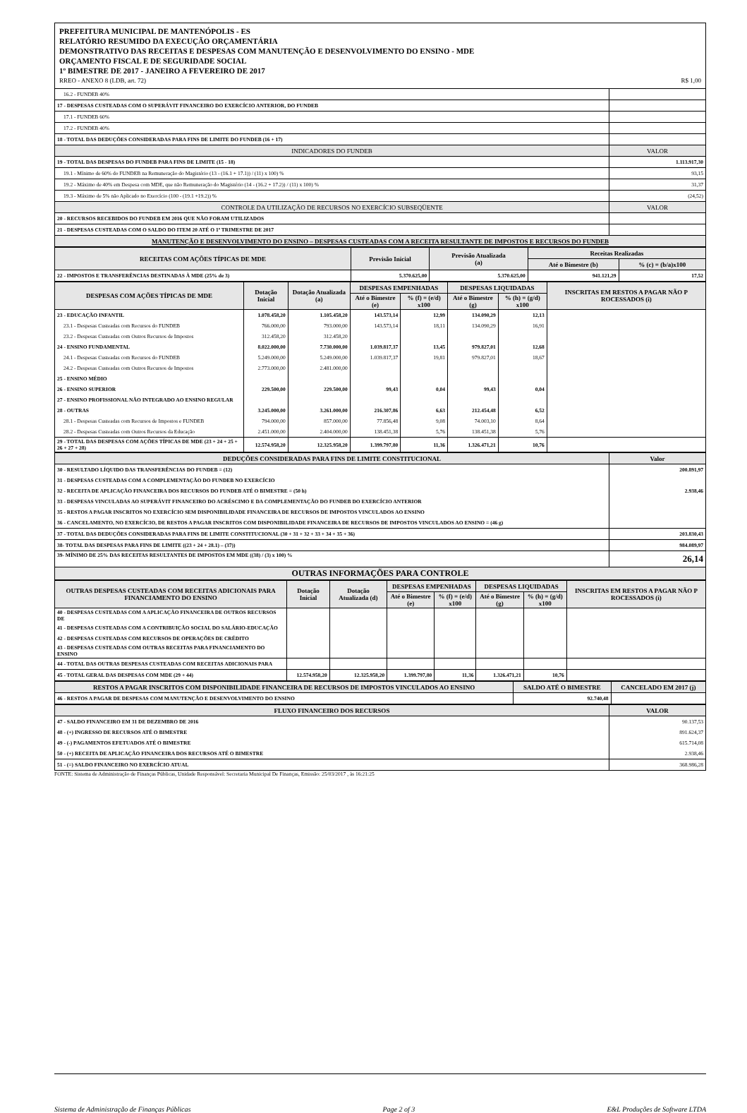PREFEITURA MUNICIPAL DE MANTENÓPOLIS - ES
RELATÓRIO RESUMIDO DA EXECUÇÃO ORÇAMENTÁRIA
DEMONSTRATIVO DAS RECEITAS E DESPESAS COM MANUTENÇÃO E DESENVOLVIMENTO DO ENSINO - MDE
ORÇAMENTO FISCAL E DE SEGURIDADE SOCIAL
1º BIMESTRE DE 2017 - JANEIRO A FEVEREIRO DE 2017
RREO - ANEXO 8 (LDB, art. 72) R$ 1,00
| 16.2 - FUNDEB 40% | |
| 17 - DESPESAS CUSTEADAS COM O SUPERÁVIT FINANCEIRO DO EXERCÍCIO ANTERIOR, DO FUNDEB | |
| 17.1 - FUNDEB 60% | |
| 17.2 - FUNDEB 40% | |
| 18 - TOTAL DAS DEDUÇÕES CONSIDERADAS PARA FINS DE LIMITE DO FUNDEB (16 + 17) | |
| INDICADORES DO FUNDEB | VALOR |
| 19 - TOTAL DAS DESPESAS DO FUNDEB PARA FINS DE LIMITE (15 - 18) | 1.113.917,30 |
| 19.1 - Mínimo de 60% do FUNDEB na Remuneração do Magistério (13 - (16.1 + 17.1)) / (11) x 100) % | 93,15 |
| 19.2 - Máximo de 40% em Despesa com MDE, que não Remuneração do Magistério (14 - (16.2 + 17.2)) / (11) x 100) % | 31,37 |
| 19.3 - Máximo de 5% não Aplicado no Exercício (100 - (19.1 +19.2)) % | (24,52) |
| CONTROLE DA UTILIZAÇÃO DE RECURSOS NO EXERCÍCIO SUBSEQÜENTE | VALOR |
| 20 - RECURSOS RECEBIDOS DO FUNDEB EM 2016 QUE NÃO FORAM UTILIZADOS | |
| 21 - DESPESAS CUSTEADAS COM O SALDO DO ITEM 20 ATÉ O 1º TRIMESTRE DE 2017 | |
| MANUTENÇÃO E DESENVOLVIMENTO DO ENSINO – DESPESAS CUSTEADAS COM A RECEITA RESULTANTE DE IMPOSTOS E RECURSOS DO FUNDEB | |
| RECEITAS COM AÇÕES TÍPICAS DE MDE | Previsão Inicial | Previsão Atualizada (a) | Receitas Realizadas | |
| --- | --- | --- | --- | --- |
| | | | Até o Bimestre (b) | % (c) = (b/a)x100 |
| 22 - IMPOSTOS E TRANSFERÊNCIAS DESTINADAS À MDE (25% de 3) | 5.370.625,00 | 5.370.625,00 | 941.121,29 | 17,52 |
| DESPESAS COM AÇÕES TÍPICAS DE MDE | Dotação Inicial | Dotação Atualizada (a) | DESPESAS EMPENHADAS | | DESPESAS LIQUIDADAS | | INSCRITAS EM RESTOS A PAGAR NÃO P ROCESSADOS (i) |
| --- | --- | --- | --- | --- | --- | --- | --- |
| | | | Até o Bimestre (e) | % (f) = (e/d) x100 | Até o Bimestre (g) | % (h) = (g/d) x100 | |
| 23 - EDUCAÇÃO INFANTIL | 1.078.458,20 | 1.105.458,20 | 143.573,14 | 12,99 | 134.090,29 | 12,13 | |
| 23.1 - Despesas Custeadas com Recursos do FUNDEB | 766.000,00 | 793.000,00 | 143.573,14 | 18,11 | 134.090,29 | 16,91 | |
| 23.2 - Despesas Custeadas com Outros Recursos de Impostos | 312.458,20 | 312.458,20 | | | | | |
| 24 - ENSINO FUNDAMENTAL | 8.022.000,00 | 7.730.000,00 | 1.039.817,37 | 13,45 | 979.827,01 | 12,68 | |
| 24.1 - Despesas Custeadas com Recursos do FUNDEB | 5.249.000,00 | 5.249.000,00 | 1.039.817,37 | 19,81 | 979.827,01 | 18,67 | |
| 24.2 - Despesas Custeadas com Outros Recursos de Impostos | 2.773.000,00 | 2.481.000,00 | | | | | |
| 25 - ENSINO MÉDIO | | | | | | | |
| 26 - ENSINO SUPERIOR | 229.500,00 | 229.500,00 | 99,43 | 0,04 | 99,43 | 0,04 | |
| 27 - ENSINO PROFISSIONAL NÃO INTEGRADO AO ENSINO REGULAR | | | | | | | |
| 28 - OUTRAS | 3.245.000,00 | 3.261.000,00 | 216.307,86 | 6,63 | 212.454,48 | 6,52 | |
| 28.1 - Despesas Custeadas com Recursos de Impostos e FUNDEB | 794.000,00 | 857.000,00 | 77.856,48 | 9,08 | 74.003,10 | 8,64 | |
| 28.2 - Despesas Custeadas com Outros Recursos da Educação | 2.451.000,00 | 2.404.000,00 | 138.451,38 | 5,76 | 138.451,38 | 5,76 | |
| 29 - TOTAL DAS DESPESAS COM AÇÕES TÍPICAS DE MDE (23 + 24 + 25 + 26 + 27 + 28) | 12.574.958,20 | 12.325.958,20 | 1.399.797,80 | 11,36 | 1.326.471,21 | 10,76 | |
| DEDUÇÕES CONSIDERADAS PARA FINS DE LIMITE CONSTITUCIONAL | Valor |
| --- | --- |
| 30 - RESULTADO LÍQUIDO DAS TRANSFERÊNCIAS DO FUNDEB = (12) | 200.891,97 |
| 31 - DESPESAS CUSTEADAS COM A COMPLEMENTAÇÃO DO FUNDEB NO EXERCÍCIO | |
| 32 - RECEITA DE APLICAÇÃO FINANCEIRA DOS RECURSOS DO FUNDEB ATÉ O BIMESTRE = (50 h) | 2.938,46 |
| 33 - DESPESAS VINCULADAS AO SUPERÁVIT FINANCEIRO DO ACRÉSCIMO E DA COMPLEMENTAÇÃO DO FUNDEB DO EXERCÍCIO ANTERIOR | |
| 35 - RESTOS A PAGAR INSCRITOS NO EXERCÍCIO SEM DISPONIBILIDADE FINANCEIRA DE RECURSOS DE IMPOSTOS VINCULADOS AO ENSINO | |
| 36 - CANCELAMENTO, NO EXERCÍCIO, DE RESTOS A PAGAR INSCRITOS COM DISPONIBILIDADE FINANCEIRA DE RECURSOS DE IMPOSTOS VINCULADOS AO ENSINO = (46 g) | |
| 37 - TOTAL DAS DEDUÇÕES CONSIDERADAS PARA FINS DE LIMITE CONSTITUCIONAL (30 + 31 + 32 + 33 + 34 + 35 + 36) | 203.830,43 |
| 38- TOTAL DAS DESPESAS PARA FINS DE LIMITE ((23 + 24 + 28.1) – (37)) | 984.089,97 |
| 39- MÍNIMO DE 25% DAS RECEITAS RESULTANTES DE IMPOSTOS EM MDE ((38) / (3) x 100) % | 26,14 |
| OUTRAS INFORMAÇÕES PARA CONTROLE | |
| OUTRAS DESPESAS CUSTEADAS COM RECEITAS ADICIONAIS PARA FINANCIAMENTO DO ENSINO | Dotação Inicial | Dotação Atualizada (d) | DESPESAS EMPENHADAS | | DESPESAS LIQUIDADAS | | INSCRITAS EM RESTOS A PAGAR NÃO P ROCESSADOS (i) |
| --- | --- | --- | --- | --- | --- | --- | --- |
| | | | Até o Bimestre (e) | % (f) = (e/d) x100 | Até o Bimestre (g) | % (h) = (g/d) x100 | |
| 40 - DESPESAS CUSTEADAS COM A APLICAÇÃO FINANCEIRA DE OUTROS RECURSOS DE | | | | | | | |
| 41 - DESPESAS CUSTEADAS COM A CONTRIBUIÇÃO SOCIAL DO SALÁRIO-EDUCAÇÃO | | | | | | | |
| 42 - DESPESAS CUSTEADAS COM RECURSOS DE OPERAÇÕES DE CRÉDITO | | | | | | | |
| 43 - DESPESAS CUSTEADAS COM OUTRAS RECEITAS PARA FINANCIAMENTO DO ENSINO | | | | | | | |
| 44 - TOTAL DAS OUTRAS DESPESAS CUSTEADAS COM RECEITAS ADICIONAIS PARA | | | | | | | |
| 45 - TOTAL GERAL DAS DESPESAS COM MDE (29 + 44) | 12.574.958,20 | 12.325.958,20 | 1.399.797,80 | 11,36 | 1.326.471,21 | 10,76 | |
| RESTOS A PAGAR INSCRITOS COM DISPONIBILIDADE FINANCEIRA DE RECURSOS DE IMPOSTOS VINCULADOS AO ENSINO | SALDO ATÉ O BIMESTRE | CANCELADO EM 2017 (j) |
| --- | --- | --- |
| 46 - RESTOS A PAGAR DE DESPESAS COM MANUTENÇÃO E DESENVOLVIMENTO DO ENSINO | 92.740,48 | |
| FLUXO FINANCEIRO DOS RECURSOS | VALOR |
| --- | --- |
| 47 - SALDO FINANCEIRO EM 31 DE DEZEMBRO DE 2016 | 90.137,53 |
| 48 - (+) INGRESSO DE RECURSOS ATÉ O BIMESTRE | 891.624,37 |
| 49 - (-) PAGAMENTOS EFETUADOS ATÉ O BIMESTRE | 615.714,08 |
| 50 - (+) RECEITA DE APLICAÇÃO FINANCEIRA DOS RECURSOS ATÉ O BIMESTRE | 2.938,46 |
| 51 - (=) SALDO FINANCEIRO NO EXERCÍCIO ATUAL | 368.986,28 |
FONTE: Sistema de Administração de Finanças Públicas, Unidade Responsável: Secretaria Municipal De Finanças, Emissão: 25/03/2017 , às 16:21:25
Sistema de Administração de Finanças Públicas Page 2 of 3 E&L Produções de Software LTDA